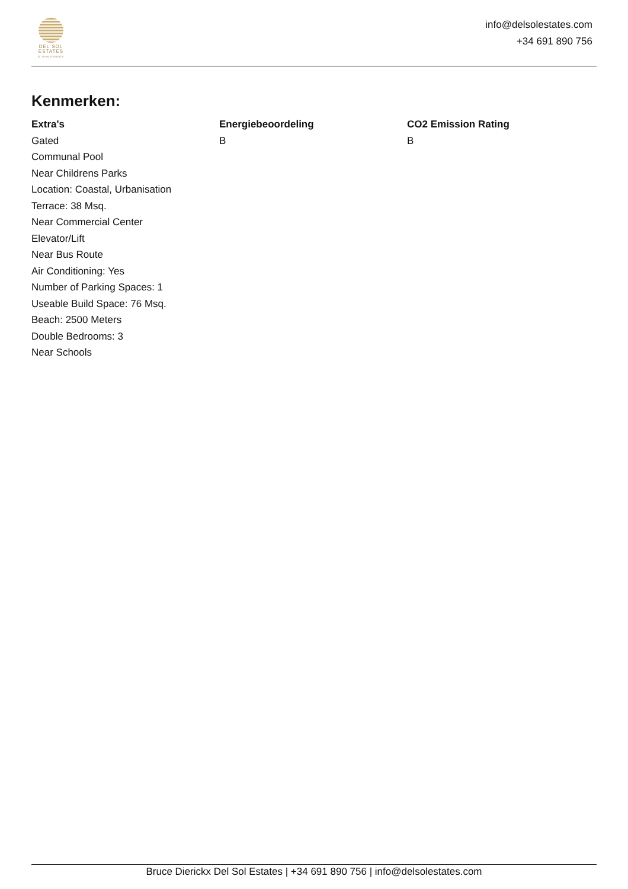DEL SOL
ESTATES
& investments
info@delsolestates.com
+34 691 890 756
Kenmerken:
Extra's
Gated
Communal Pool
Near Childrens Parks
Location: Coastal, Urbanisation
Terrace: 38 Msq.
Near Commercial Center
Elevator/Lift
Near Bus Route
Air Conditioning: Yes
Number of Parking Spaces: 1
Useable Build Space: 76 Msq.
Beach: 2500 Meters
Double Bedrooms: 3
Near Schools
Energiebeoordeling
B
CO2 Emission Rating
B
Bruce Dierickx Del Sol Estates | +34 691 890 756 | info@delsolestates.com